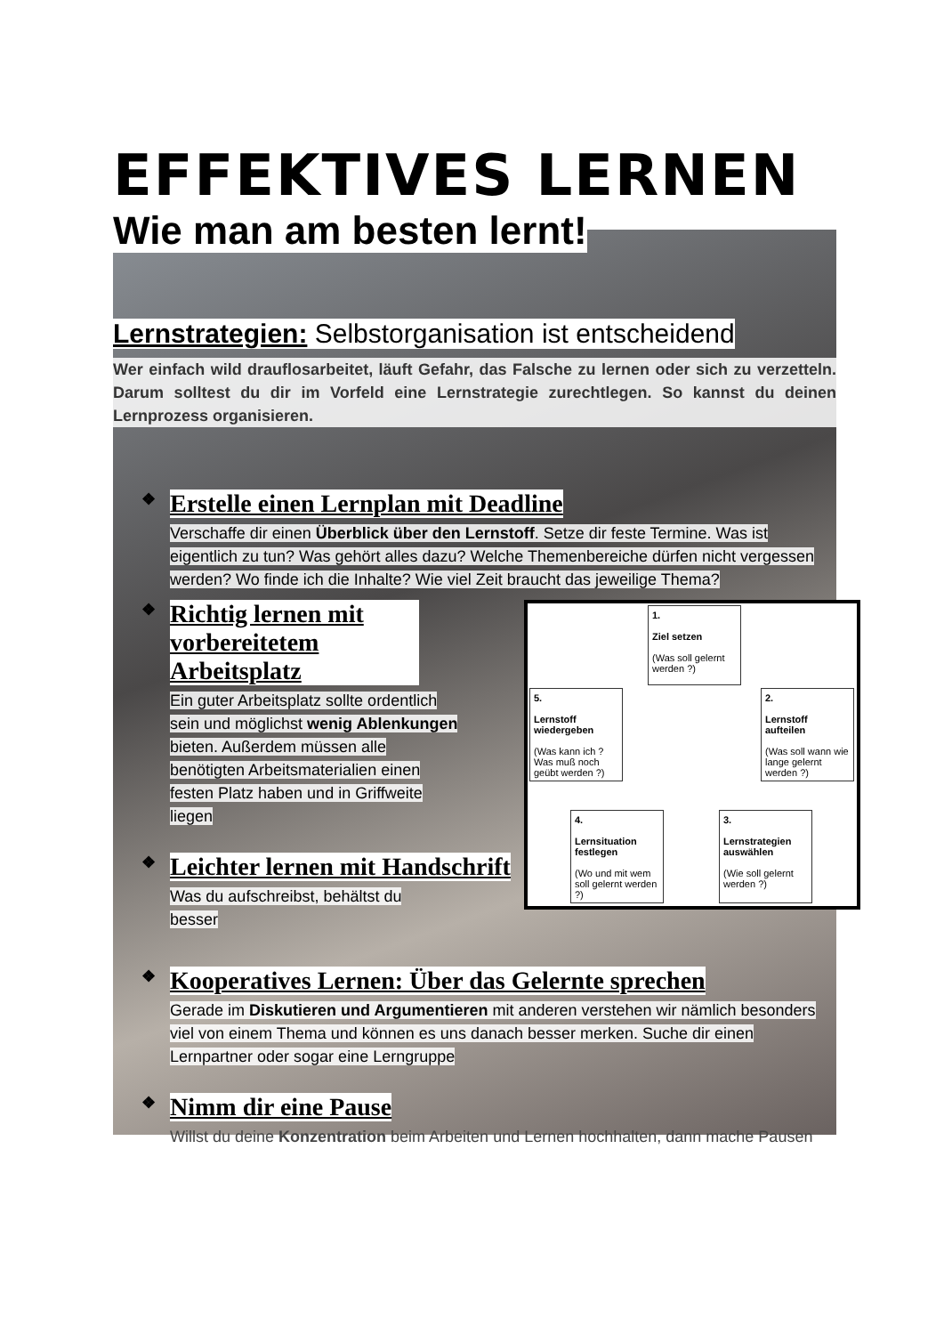EFFEKTIVES LERNEN
Wie man am besten lernt!
Lernstrategien: Selbstorganisation ist entscheidend
Wer einfach wild drauflosarbeitet, läuft Gefahr, das Falsche zu lernen oder sich zu verzetteln. Darum solltest du dir im Vorfeld eine Lernstrategie zurechtlegen. So kannst du deinen Lernprozess organisieren.
❖ Erstelle einen Lernplan mit Deadline
Verschaffe dir einen Überblick über den Lernstoff. Setze dir feste Termine. Was ist eigentlich zu tun? Was gehört alles dazu? Welche Themenbereiche dürfen nicht vergessen werden? Wo finde ich die Inhalte? Wie viel Zeit braucht das jeweilige Thema?
1.
Ziel setzen
(Was soll gelernt werden ?)
2.
Lernstoff aufteilen
(Was soll wann wie lange gelernt werden ?)
3.
Lernstrategien auswählen
(Wie soll gelernt werden ?)
4.
Lernsituation festlegen
(Wo und mit wem soll gelernt werden ?)
5.
Lernstoff wiedergeben
(Was kann ich ? Was muß noch geübt werden ?)
❖ Richtig lernen mit vorbereitetem Arbeitsplatz
Ein guter Arbeitsplatz sollte ordentlich sein und möglichst wenig Ablenkungen bieten. Außerdem müssen alle benötigten Arbeitsmaterialien einen festen Platz haben und in Griffweite liegen
❖ Leichter lernen mit Handschrift
Was du aufschreibst, behältst du besser
❖ Kooperatives Lernen: Über das Gelernte sprechen
Gerade im Diskutieren und Argumentieren mit anderen verstehen wir nämlich besonders viel von einem Thema und können es uns danach besser merken. Suche dir einen Lernpartner oder sogar eine Lerngruppe
❖ Nimm dir eine Pause
Willst du deine Konzentration beim Arbeiten und Lernen hochhalten, dann mache Pausen